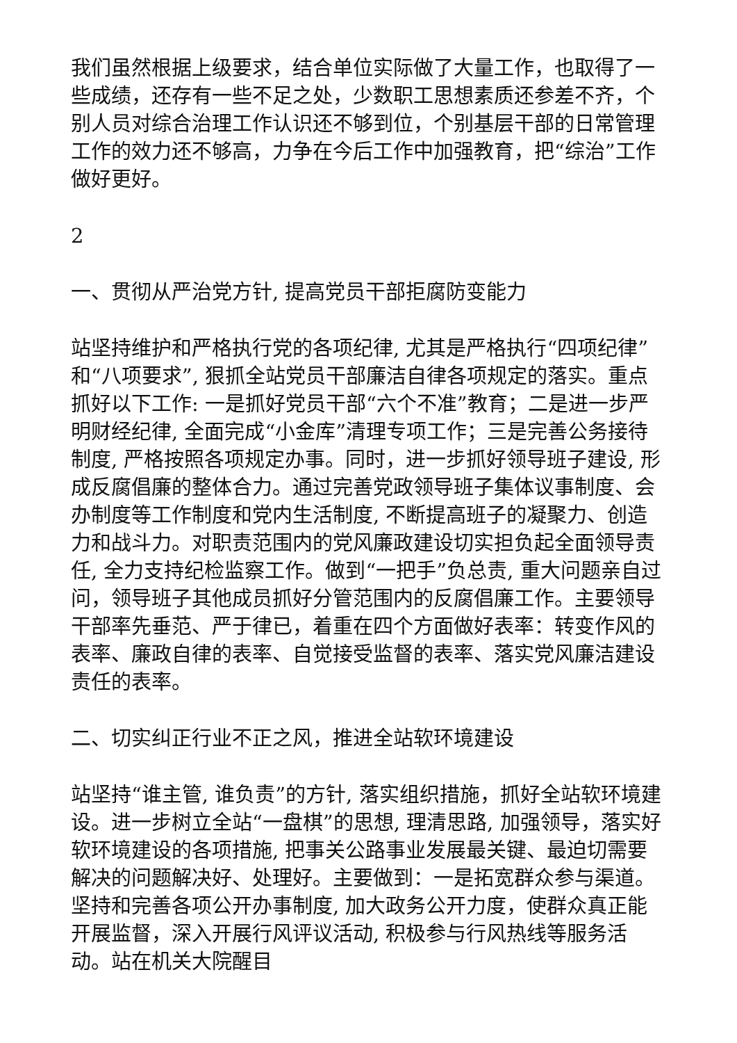我们虽然根据上级要求，结合单位实际做了大量工作，也取得了一些成绩，还存有一些不足之处，少数职工思想素质还参差不齐，个别人员对综合治理工作认识还不够到位，个别基层干部的日常管理工作的效力还不够高，力争在今后工作中加强教育，把“综治”工作做好更好。
2
一、贯彻从严治党方针, 提高党员干部拒腐防变能力
站坚持维护和严格执行党的各项纪律, 尤其是严格执行“四项纪律”和“八项要求”, 狠抓全站党员干部廉洁自律各项规定的落实。重点抓好以下工作: 一是抓好党员干部“六个不准”教育；二是进一步严明财经纪律, 全面完成“小金库”清理专项工作；三是完善公务接待制度, 严格按照各项规定办事。同时，进一步抓好领导班子建设, 形成反腐倡廉的整体合力。通过完善党政领导班子集体议事制度、会办制度等工作制度和党内生活制度, 不断提高班子的凝聚力、创造力和战斗力。对职责范围内的党风廉政建设切实担负起全面领导责任, 全力支持纪检监察工作。做到“一把手”负总责, 重大问题亲自过问，领导班子其他成员抓好分管范围内的反腐倡廉工作。主要领导干部率先垂范、严于律已，着重在四个方面做好表率：转变作风的表率、廉政自律的表率、自觉接受监督的表率、落实党风廉洁建设责任的表率。
二、切实纠正行业不正之风，推进全站软环境建设
站坚持“谁主管, 谁负责”的方针, 落实组织措施，抓好全站软环境建设。进一步树立全站“一盘棋”的思想, 理清思路, 加强领导，落实好软环境建设的各项措施, 把事关公路事业发展最关键、最迫切需要解决的问题解决好、处理好。主要做到：一是拓宽群众参与渠道。坚持和完善各项公开办事制度, 加大政务公开力度，使群众真正能开展监督，深入开展行风评议活动, 积极参与行风热线等服务活动。站在机关大院醒目